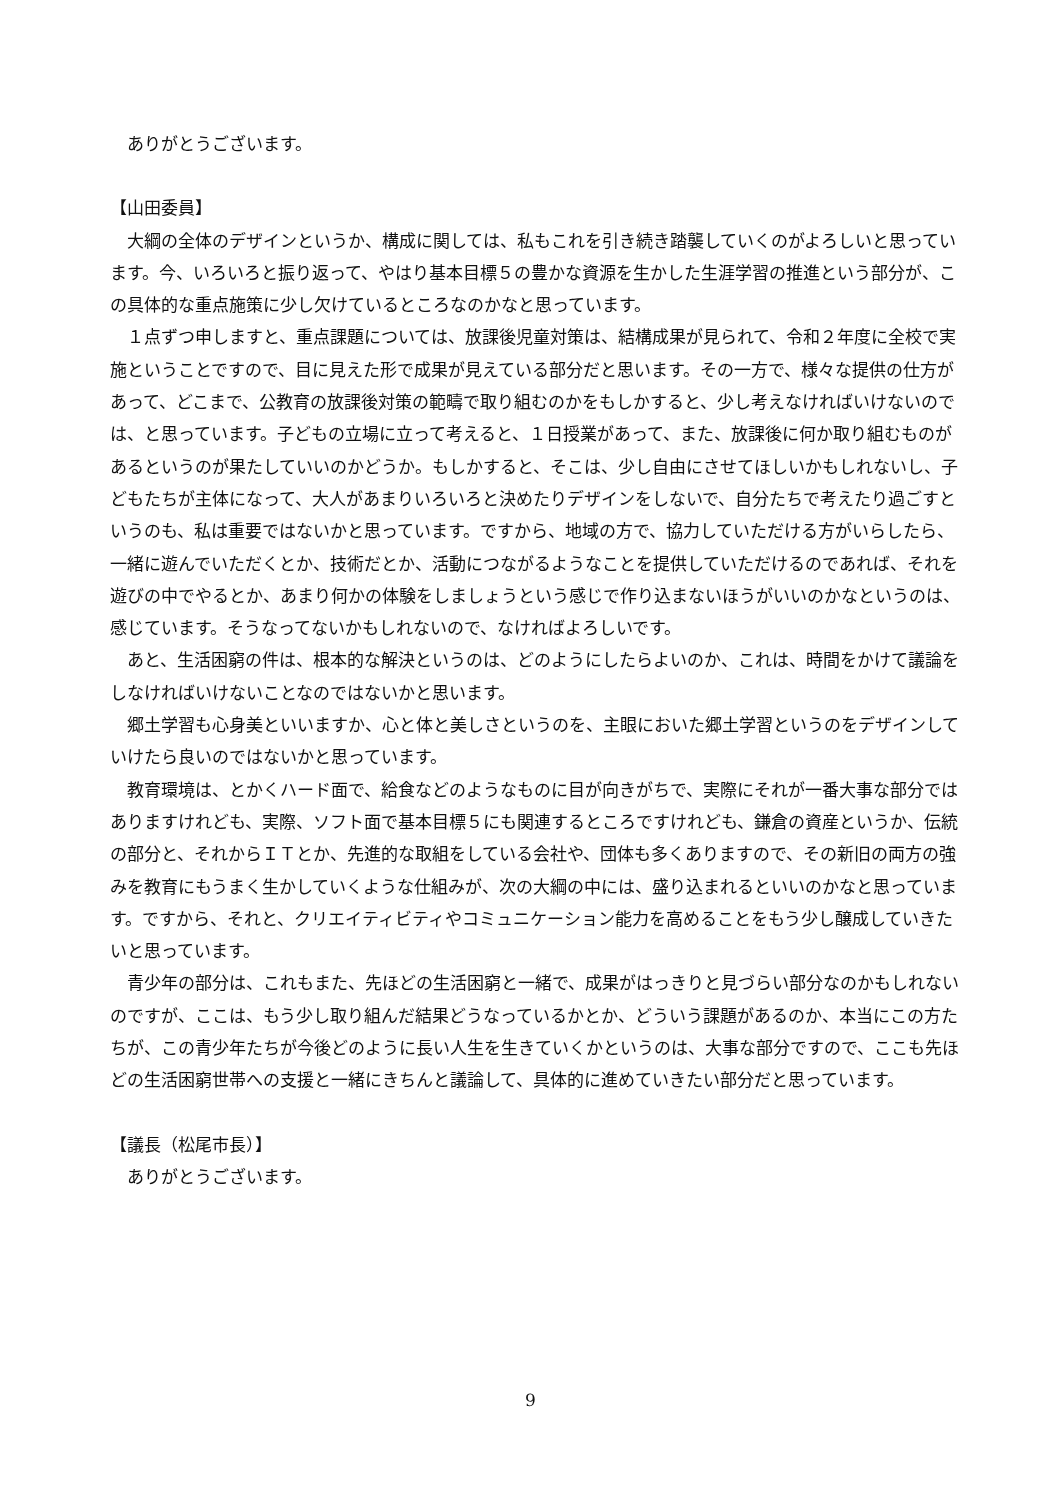ありがとうございます。
【山田委員】
大綱の全体のデザインというか、構成に関しては、私もこれを引き続き踏襲していくのがよろしいと思っています。今、いろいろと振り返って、やはり基本目標５の豊かな資源を生かした生涯学習の推進という部分が、この具体的な重点施策に少し欠けているところなのかなと思っています。
１点ずつ申しますと、重点課題については、放課後児童対策は、結構成果が見られて、令和２年度に全校で実施ということですので、目に見えた形で成果が見えている部分だと思います。その一方で、様々な提供の仕方があって、どこまで、公教育の放課後対策の範疇で取り組むのかをもしかすると、少し考えなければいけないのでは、と思っています。子どもの立場に立って考えると、１日授業があって、また、放課後に何か取り組むものがあるというのが果たしていいのかどうか。もしかすると、そこは、少し自由にさせてほしいかもしれないし、子どもたちが主体になって、大人があまりいろいろと決めたりデザインをしないで、自分たちで考えたり過ごすというのも、私は重要ではないかと思っています。ですから、地域の方で、協力していただける方がいらしたら、一緒に遊んでいただくとか、技術だとか、活動につながるようなことを提供していただけるのであれば、それを遊びの中でやるとか、あまり何かの体験をしましょうという感じで作り込まないほうがいいのかなというのは、感じています。そうなってないかもしれないので、なければよろしいです。
あと、生活困窮の件は、根本的な解決というのは、どのようにしたらよいのか、これは、時間をかけて議論をしなければいけないことなのではないかと思います。
郷土学習も心身美といいますか、心と体と美しさというのを、主眼においた郷土学習というのをデザインしていけたら良いのではないかと思っています。
教育環境は、とかくハード面で、給食などのようなものに目が向きがちで、実際にそれが一番大事な部分ではありますけれども、実際、ソフト面で基本目標５にも関連するところですけれども、鎌倉の資産というか、伝統の部分と、それからＩＴとか、先進的な取組をしている会社や、団体も多くありますので、その新旧の両方の強みを教育にもうまく生かしていくような仕組みが、次の大綱の中には、盛り込まれるといいのかなと思っています。ですから、それと、クリエイティビティやコミュニケーション能力を高めることをもう少し醸成していきたいと思っています。
青少年の部分は、これもまた、先ほどの生活困窮と一緒で、成果がはっきりと見づらい部分なのかもしれないのですが、ここは、もう少し取り組んだ結果どうなっているかとか、どういう課題があるのか、本当にこの方たちが、この青少年たちが今後どのように長い人生を生きていくかというのは、大事な部分ですので、ここも先ほどの生活困窮世帯への支援と一緒にきちんと議論して、具体的に進めていきたい部分だと思っています。
【議長（松尾市長）】
ありがとうございます。
9